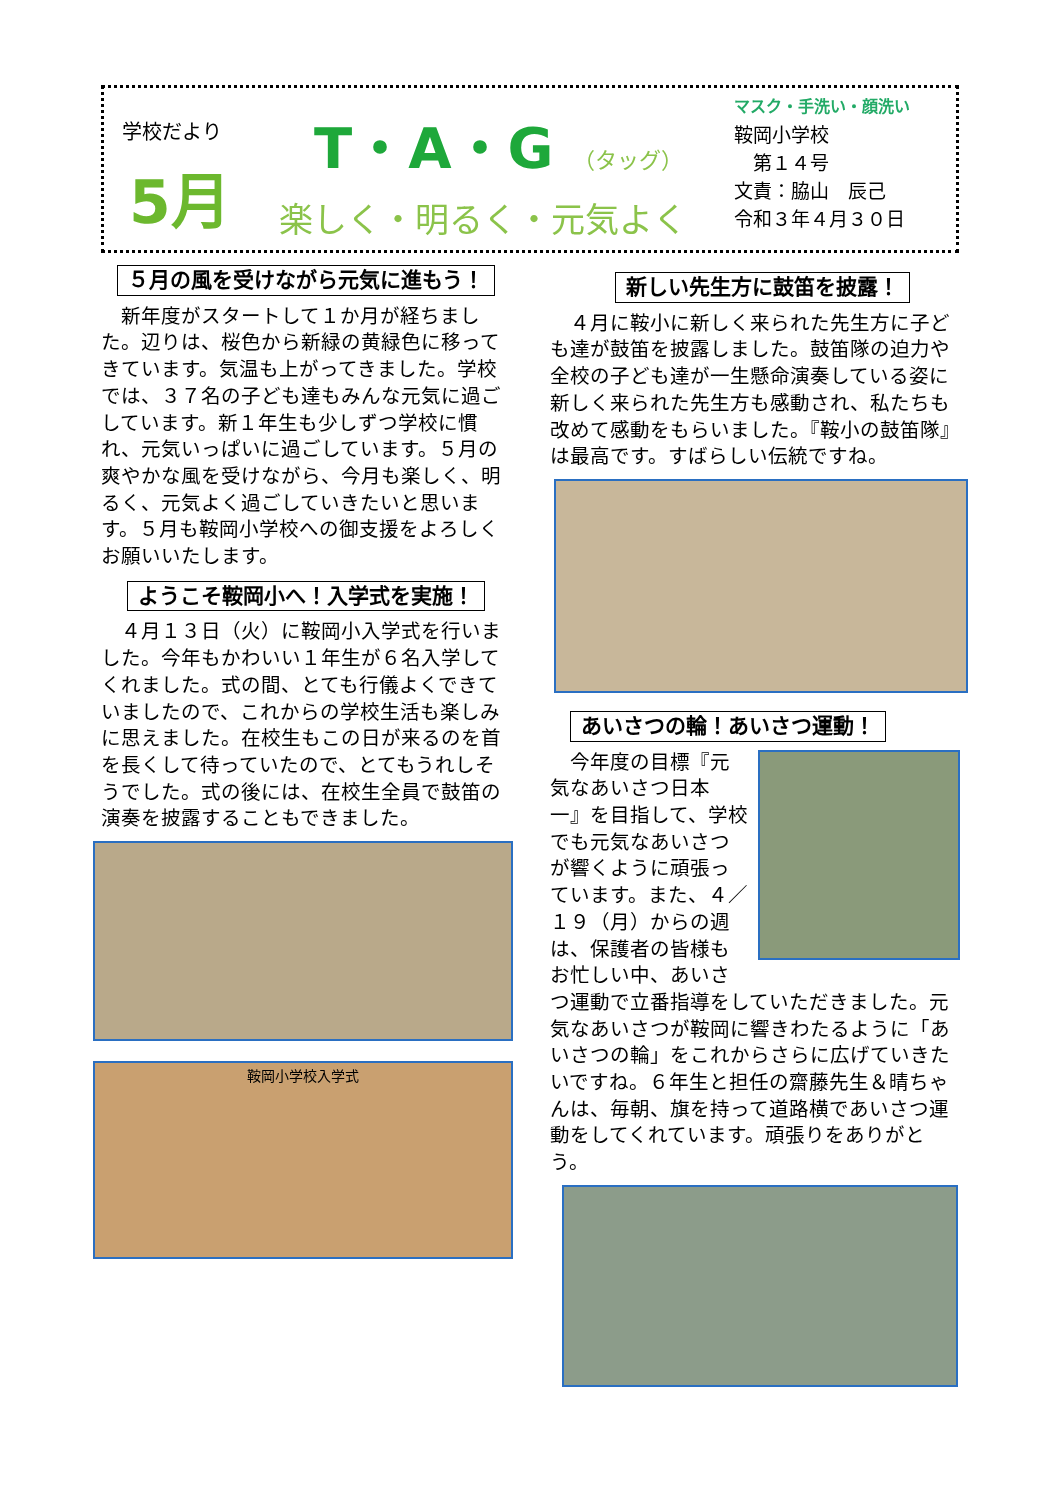学校だより
5月
T・A・G （タッグ）
楽しく・明るく・元気よく
マスク・手洗い・顔洗い
鞍岡小学校
　第１４号
文責：脇山　辰己
令和３年４月３０日
５月の風を受けながら元気に進もう！
　新年度がスタートして１か月が経ちました。辺りは、桜色から新緑の黄緑色に移ってきています。気温も上がってきました。学校では、３７名の子ども達もみんな元気に過ごしています。新１年生も少しずつ学校に慣れ、元気いっぱいに過ごしています。５月の爽やかな風を受けながら、今月も楽しく、明るく、元気よく過ごしていきたいと思います。５月も鞍岡小学校への御支援をよろしくお願いいたします。
ようこそ鞍岡小へ！入学式を実施！
　４月１３日（火）に鞍岡小入学式を行いました。今年もかわいい１年生が６名入学してくれました。式の間、とても行儀よくできていましたので、これからの学校生活も楽しみに思えました。在校生もこの日が来るのを首を長くして待っていたので、とてもうれしそうでした。式の後には、在校生全員で鼓笛の演奏を披露することもできました。
鞍岡小学校入学式
新しい先生方に鼓笛を披露！
　４月に鞍小に新しく来られた先生方に子ども達が鼓笛を披露しました。鼓笛隊の迫力や全校の子ども達が一生懸命演奏している姿に新しく来られた先生方も感動され、私たちも改めて感動をもらいました。『鞍小の鼓笛隊』は最高です。すばらしい伝統ですね。
あいさつの輪！あいさつ運動！
　今年度の目標『元気なあいさつ日本一』を目指して、学校でも元気なあいさつが響くように頑張っています。また、４／１９（月）からの週は、保護者の皆様もお忙しい中、あいさつ運動で立番指導をしていただきました。元気なあいさつが鞍岡に響きわたるように「あいさつの輪」をこれからさらに広げていきたいですね。６年生と担任の齋藤先生＆晴ちゃんは、毎朝、旗を持って道路横であいさつ運動をしてくれています。頑張りをありがとう。